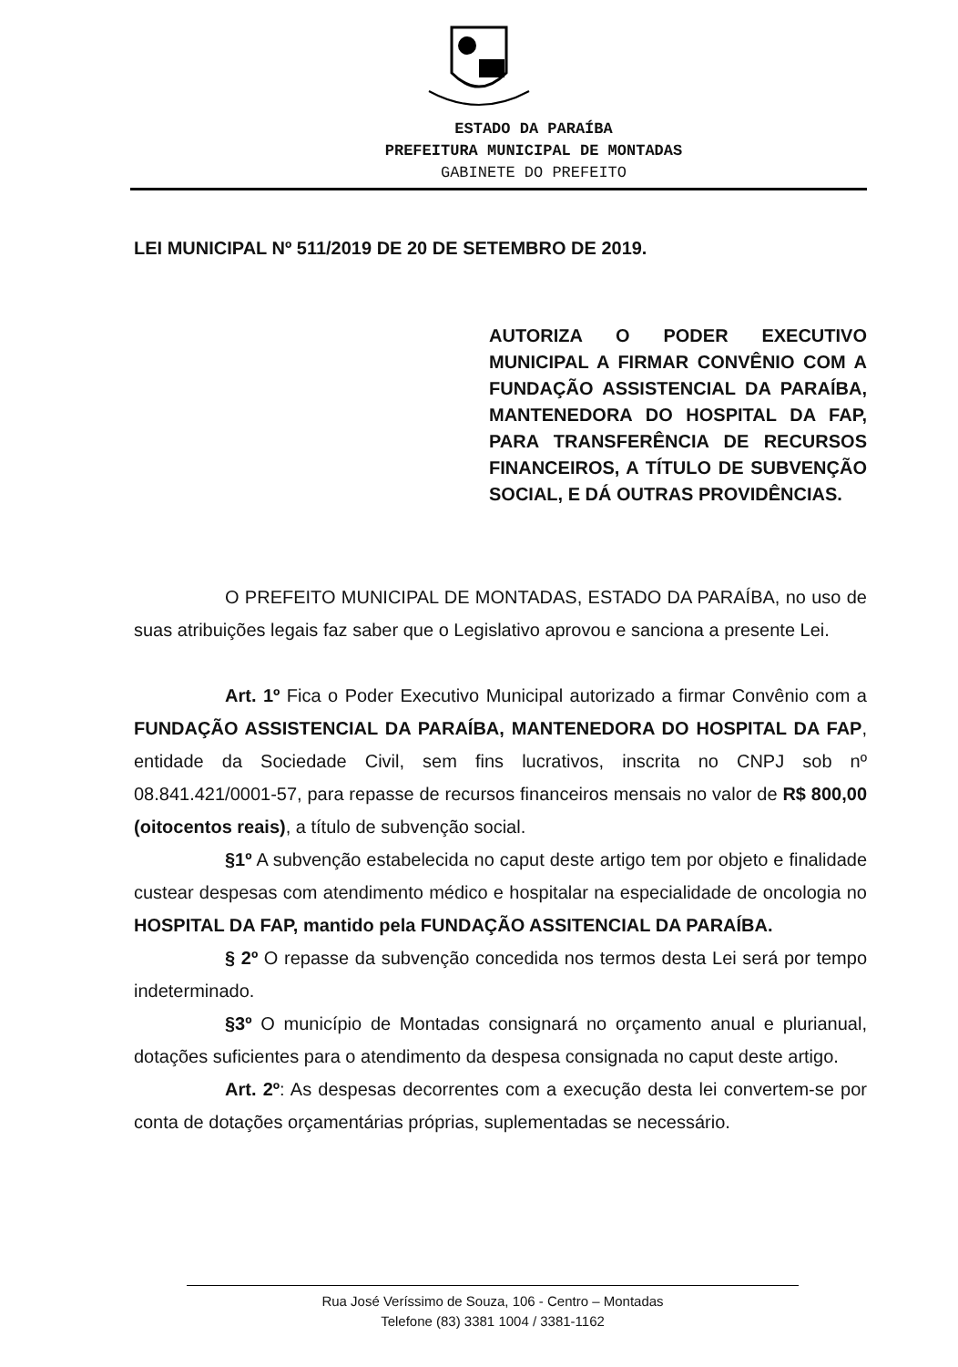ESTADO DA PARAÍBA
PREFEITURA MUNICIPAL DE MONTADAS
GABINETE DO PREFEITO
LEI MUNICIPAL Nº 511/2019 DE 20 DE SETEMBRO DE 2019.
AUTORIZA O PODER EXECUTIVO MUNICIPAL A FIRMAR CONVÊNIO COM A FUNDAÇÃO ASSISTENCIAL DA PARAÍBA, MANTENEDORA DO HOSPITAL DA FAP, PARA TRANSFERÊNCIA DE RECURSOS FINANCEIROS, A TÍTULO DE SUBVENÇÃO SOCIAL, E DÁ OUTRAS PROVIDÊNCIAS.
O PREFEITO MUNICIPAL DE MONTADAS, ESTADO DA PARAÍBA, no uso de suas atribuições legais faz saber que o Legislativo aprovou e sanciona a presente Lei.
Art. 1º Fica o Poder Executivo Municipal autorizado a firmar Convênio com a FUNDAÇÃO ASSISTENCIAL DA PARAÍBA, MANTENEDORA DO HOSPITAL DA FAP, entidade da Sociedade Civil, sem fins lucrativos, inscrita no CNPJ sob nº 08.841.421/0001-57, para repasse de recursos financeiros mensais no valor de R$ 800,00 (oitocentos reais), a título de subvenção social.
§1º A subvenção estabelecida no caput deste artigo tem por objeto e finalidade custear despesas com atendimento médico e hospitalar na especialidade de oncologia no HOSPITAL DA FAP, mantido pela FUNDAÇÃO ASSITENCIAL DA PARAÍBA.
§ 2º O repasse da subvenção concedida nos termos desta Lei será por tempo indeterminado.
§3º O município de Montadas consignará no orçamento anual e plurianual, dotações suficientes para o atendimento da despesa consignada no caput deste artigo.
Art. 2º: As despesas decorrentes com a execução desta lei convertem-se por conta de dotações orçamentárias próprias, suplementadas se necessário.
Rua José Veríssimo de Souza, 106 - Centro – Montadas
Telefone (83) 3381 1004 / 3381-1162